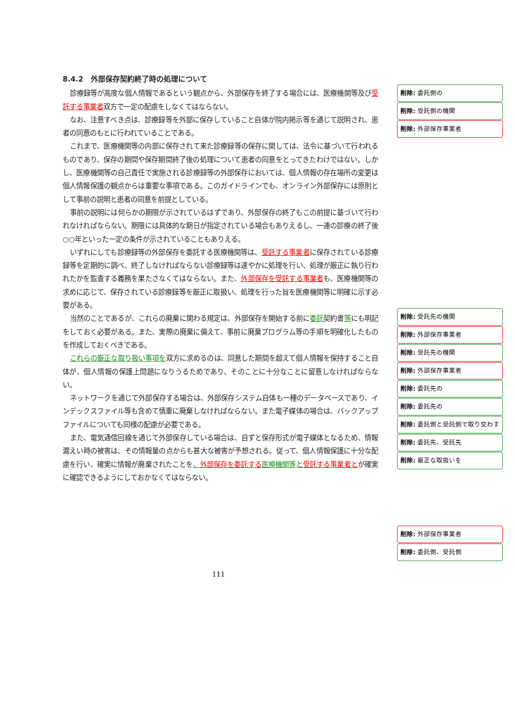8.4.2　外部保存契約終了時の処理について
診療録等が高度な個人情報であるという観点から、外部保存を終了する場合には、医療機関等及び受託する事業者双方で一定の配慮をしなくてはならない。
なお、注意すべき点は、診療録等を外部に保存していること自体が院内掲示等を通じて説明され、患者の同意のもとに行われていることである。
これまで、医療機関等の内部に保存されて来た診療録等の保存に関しては、法令に基づいて行われるものであり、保存の期間や保存期間終了後の処理について患者の同意をとってきたわけではない。しかし、医療機関等の自己責任で実施される診療録等の外部保存においては、個人情報の存在場所の変更は個人情報保護の観点からは重要な事項である。このガイドラインでも、オンライン外部保存には原則として事前の説明と患者の同意を前提としている。
事前の説明には何らかの期限が示されているはずであり、外部保存の終了もこの前提に基づいて行われなければならない。期限には具体的な期日が指定されている場合もありえるし、一連の診療の終了後○○年といった一定の条件が示されていることもありえる。
いずれにしても診療録等の外部保存を委託する医療機関等は、受託する事業者に保存されている診療録等を定期的に調べ、終了しなければならない診療録等は速やかに処理を行い、処理が厳正に執り行われたかを監査する義務を果たさなくてはならない。また、外部保存を受託する事業者も、医療機関等の求めに応じて、保存されている診療録等を厳正に取扱い、処理を行った旨を医療機関等に明確に示す必要がある。
当然のことであるが、これらの廃棄に関わる規定は、外部保存を開始する前に委託契約書等にも明記をしておく必要がある。また、実際の廃棄に備えて、事前に廃棄プログラム等の手順を明確化したものを作成しておくべきである。
これらの厳正な取り扱い事項を双方に求めるのは、同意した期間を超えて個人情報を保持すること自体が、個人情報の保護上問題になりうるためであり、そのことに十分なことに留意しなければならない。
ネットワークを通じて外部保存する場合は、外部保存システム自体も一種のデータベースであり、インデックスファイル等も含めて慎重に廃棄しなければならない。また電子媒体の場合は、バックアップファイルについても同様の配慮が必要である。
また、電気通信回線を通じて外部保存している場合は、自ずと保存形式が電子媒体となるため、情報漏えい時の被害は、その情報量の点からも甚大な被害が予想される。従って、個人情報保護に十分な配慮を行い、確実に情報が廃棄されたことを、外部保存を委託する 医療機関等と 受託する事業者とが確実に確認できるようにしておかなくてはならない。
削除: 委託側の
削除: 受託側の機関
削除: 外部保存事業者
削除: 受託先の機関
削除: 外部保存事業者
削除: 受託先の機関
削除: 外部保存事業者
削除: 委託先の
削除: 委託先の
削除: 委託側と受託側で取り交わす
削除: 委託先、受託先
削除: 厳正な取扱いを
削除: 外部保存事業者
削除: 委託側、受託側
111